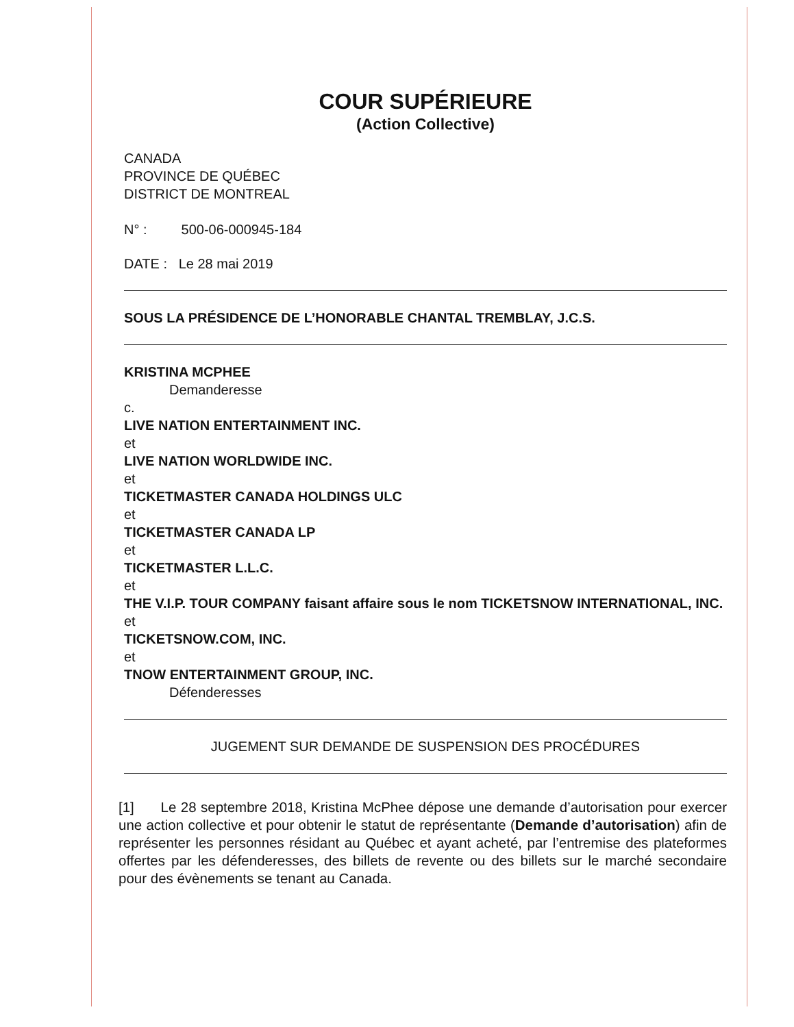COUR SUPÉRIEURE
(Action Collective)
CANADA
PROVINCE DE QUÉBEC
DISTRICT DE MONTREAL
N° : 500-06-000945-184
DATE : Le 28 mai 2019
SOUS LA PRÉSIDENCE DE L’HONORABLE CHANTAL TREMBLAY, J.C.S.
KRISTINA MCPHEE
Demanderesse
c.
LIVE NATION ENTERTAINMENT INC.
et
LIVE NATION WORLDWIDE INC.
et
TICKETMASTER CANADA HOLDINGS ULC
et
TICKETMASTER CANADA LP
et
TICKETMASTER L.L.C.
et
THE V.I.P. TOUR COMPANY faisant affaire sous le nom TICKETSNOW INTERNATIONAL, INC.
et
TICKETSNOW.COM, INC.
et
TNOW ENTERTAINMENT GROUP, INC.
Défenderesses
JUGEMENT SUR DEMANDE DE SUSPENSION DES PROCÉDURES
[1] Le 28 septembre 2018, Kristina McPhee dépose une demande d’autorisation pour exercer une action collective et pour obtenir le statut de représentante (Demande d’autorisation) afin de représenter les personnes résidant au Québec et ayant acheté, par l’entremise des plateformes offertes par les défenderesses, des billets de revente ou des billets sur le marché secondaire pour des évènements se tenant au Canada.